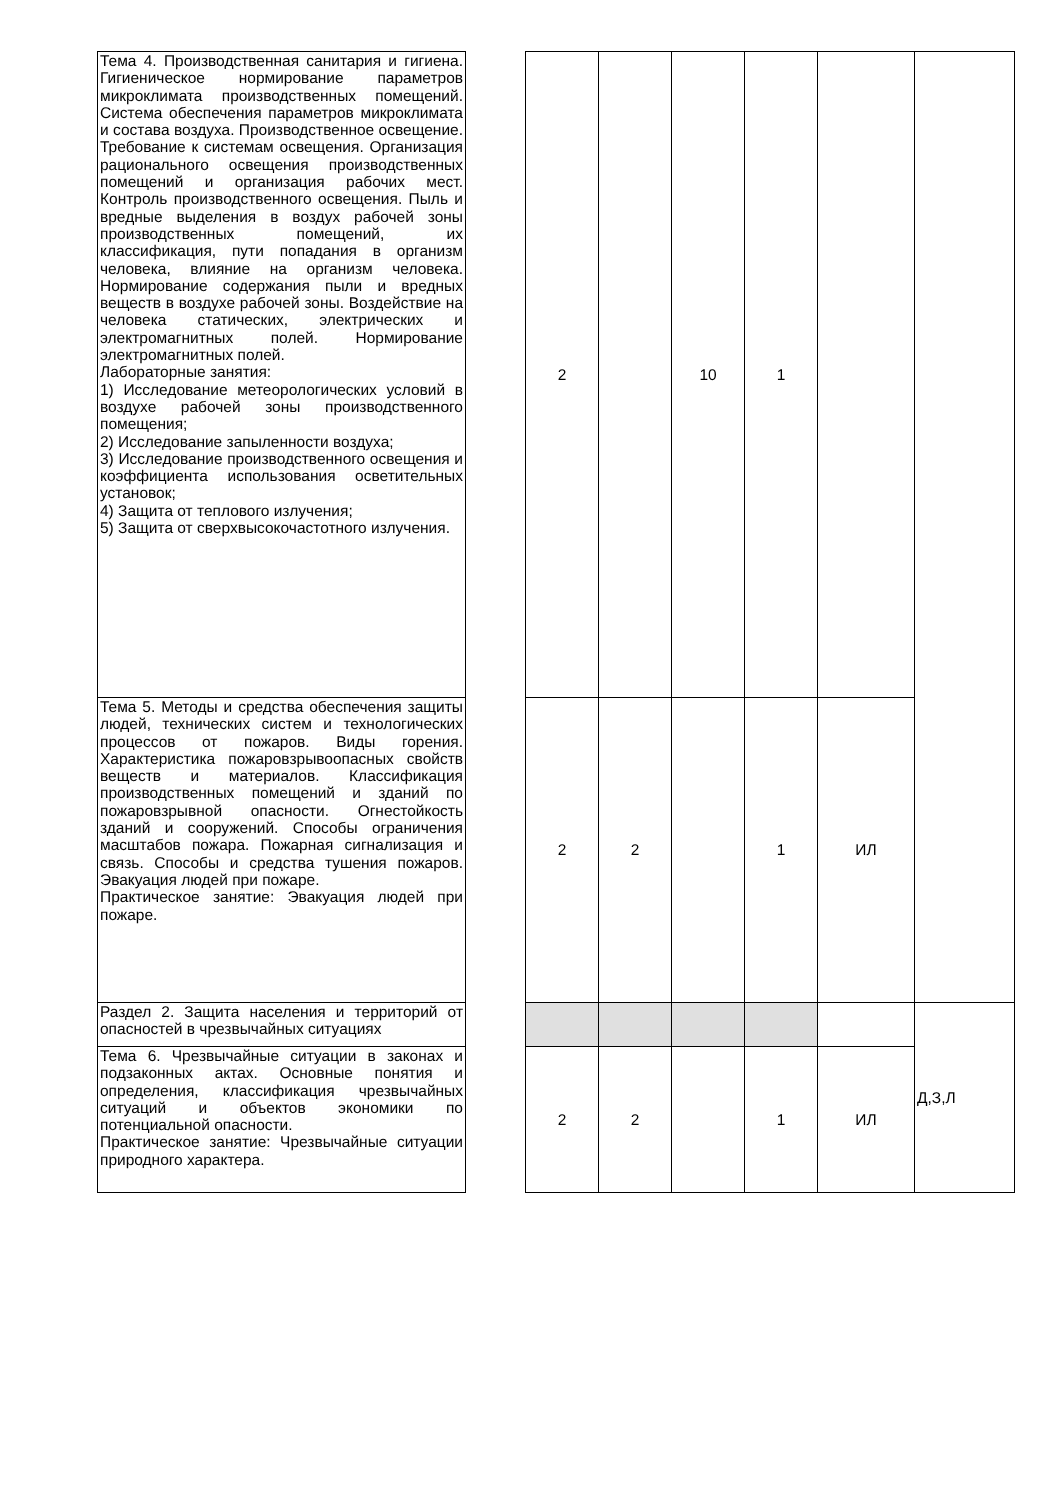| Тема 4. Производственная санитария и гигиена. Гигиеническое нормирование параметров микроклимата производственных помещений. Система обеспечения параметров микроклимата и состава воздуха. Производственное освещение. Требование к системам освещения. Организация рационального освещения производственных помещений и организация рабочих мест. Контроль производственного освещения. Пыль и вредные выделения в воздух рабочей зоны производственных помещений, их классификация, пути попадания в организм человека, влияние на организм человека. Нормирование содержания пыли и вредных веществ в воздухе рабочей зоны. Воздействие на человека статических, электрических и электромагнитных полей. Нормирование электромагнитных полей. Лабораторные занятия: 1) Исследование метеорологических условий в воздухе рабочей зоны производственного помещения; 2) Исследование запыленности воздуха; 3) Исследование производственного освещения и коэффициента использования осветительных установок; 4) Защита от теплового излучения; 5) Защита от сверхвысокочастотного излучения. | | 2 | | 10 | 1 | | |
| Тема 5. Методы и средства обеспечения защиты людей, технических систем и технологических процессов от пожаров. Виды горения. Характеристика пожаровзрывоопасных свойств веществ и материалов. Классификация производственных помещений и зданий по пожаровзрывной опасности. Огнестойкость зданий и сооружений. Способы ограничения масштабов пожара. Пожарная сигнализация и связь. Способы и средства тушения пожаров. Эвакуация людей при пожаре. Практическое занятие: Эвакуация людей при пожаре. | | 2 | 2 | | 1 | ИЛ | |
| Раздел 2. Защита населения и территорий от опасностей в чрезвычайных ситуациях | | | | | | | Д,З,Л |
| Тема 6. Чрезвычайные ситуации в законах и подзаконных актах. Основные понятия и определения, классификация чрезвычайных ситуаций и объектов экономики по потенциальной опасности. Практическое занятие: Чрезвычайные ситуации природного характера. | | 2 | 2 | | 1 | ИЛ | |